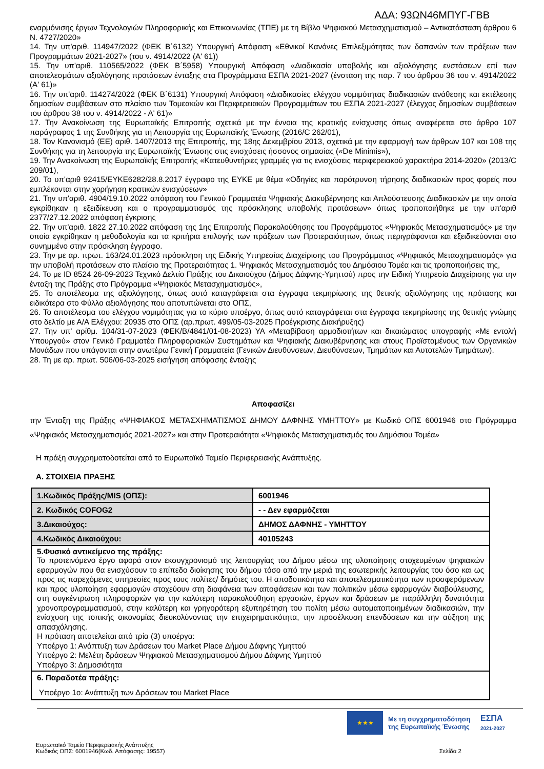ΑΔΑ: 93ΩΝ46ΜΠΥΓ-ΓΒΒ
εναρμόνισης έργων Τεχνολογιών Πληροφορικής και Επικοινωνίας (ΤΠΕ) με τη Βίβλο Ψηφιακού Μετασχηματισμού – Αντικατάσταση άρθρου 6 Ν. 4727/2020»
14. Την υπ'αριθ. 114947/2022 (ΦΕΚ Β΄6132) Υπουργική Απόφαση «Εθνικοί Κανόνες Επιλεξιμότητας των δαπανών των πράξεων των Προγραμμάτων 2021-2027» (του ν. 4914/2022 (Α' 61))
15. Την υπ'αριθ. 110565/2022 (ΦΕΚ Β΄5958) Υπουργική Απόφαση «Διαδικασία υποβολής και αξιολόγησης ενστάσεων επί των αποτελεσμάτων αξιολόγησης προτάσεων ένταξης στα Προγράμματα ΕΣΠΑ 2021-2027 (ένσταση της παρ. 7 του άρθρου 36 του ν. 4914/2022 (Α' 61)»
16. Την υπ'αριθ. 114274/2022 (ΦΕΚ Β΄6131) Υπουργική Απόφαση «Διαδικασίες ελέγχου νομιμότητας διαδικασιών ανάθεσης και εκτέλεσης δημοσίων συμβάσεων στο πλαίσιο των Τομεακών και Περιφερειακών Προγραμμάτων του ΕΣΠΑ 2021-2027 (έλεγχος δημοσίων συμβάσεων του άρθρου 38 του ν. 4914/2022 - Α' 61)»
17. Την Ανακοίνωση της Ευρωπαϊκής Επιτροπής σχετικά με την έννοια της κρατικής ενίσχυσης όπως αναφέρεται στο άρθρο 107 παράγραφος 1 της Συνθήκης για τη Λειτουργία της Ευρωπαϊκής Ένωσης (2016/C 262/01),
18. Τον Κανονισμό (ΕΕ) αριθ. 1407/2013 της Επιτροπής, της 18ης Δεκεμβρίου 2013, σχετικά με την εφαρμογή των άρθρων 107 και 108 της Συνθήκης για τη λειτουργία της Ευρωπαϊκής Ένωσης στις ενισχύσεις ήσσονος σημασίας («De Minimis»),
19. Την Ανακοίνωση της Ευρωπαϊκής Επιτροπής «Κατευθυντήριες γραμμές για τις ενισχύσεις περιφερειακού χαρακτήρα 2014-2020» (2013/C 209/01),
20. Το υπ'αριθ 92415/ΕΥΚΕ6282/28.8.2017 έγγραφο της ΕΥΚΕ με θέμα «Οδηγίες και παρότρυνση τήρησης διαδικασιών προς φορείς που εμπλέκονται στην χορήγηση κρατικών ενισχύσεων»
21. Την υπ'αριθ. 4904/19.10.2022 απόφαση του Γενικού Γραμματέα Ψηφιακής Διακυβέρνησης και Απλούστευσης Διαδικασιών με την οποία εγκρίθηκαν η εξειδίκευση και ο προγραμματισμός της πρόσκλησης υποβολής προτάσεων» όπως τροποποιήθηκε με την υπ'αριθ 2377/27.12.2022 απόφαση έγκρισης
22. Την υπ'αριθ. 1822 27.10.2022 απόφαση της 1ης Επιτροπής Παρακολούθησης του Προγράμματος «Ψηφιακός Μετασχηματισμός» με την οποία εγκρίθηκαν η μεθοδολογία και τα κριτήρια επιλογής των πράξεων των Προτεραιότητων, όπως περιγράφονται και εξειδικεύονται στο συνημμένο στην πρόσκληση έγγραφο.
23. Την με αρ. πρωτ. 163/24.01.2023 πρόσκληση της Ειδικής Υπηρεσίας Διαχείρισης του Προγράμματος «Ψηφιακός Μετασχηματισμός» για την υποβολή προτάσεων στο πλαίσιο της Προτεραιότητας 1. Ψηφιακός Μετασχηματισμός του Δημόσιου Τομέα και τις τροποποιήσεις της,
24. Το με ID 8524 26-09-2023 Τεχνικό Δελτίο Πράξης του Δικαιούχου (Δήμος Δάφνης-Υμηττού) προς την Ειδική Υπηρεσία Διαχείρισης για την ένταξη της Πράξης στο Πρόγραμμα «Ψηφιακός Μετασχηματισμός»,
25. Το αποτέλεσμα της αξιολόγησης, όπως αυτό καταγράφεται στα έγγραφα τεκμηρίωσης της θετικής αξιολόγησης της πρότασης και ειδικότερα στο Φύλλο αξιολόγησης που αποτυπώνεται στο ΟΠΣ,
26. Το αποτέλεσμα του ελέγχου νομιμότητας για το κύριο υποέργο, όπως αυτό καταγράφεται στα έγγραφα τεκμηρίωσης της θετικής γνώμης στο δελτίο με Α/Α Ελέγχου: 20935 στο ΟΠΣ (αρ.πρωτ. 499/05-03-2025 Προέγκρισης Διακήρυξης)
27. Την υπ' αρίθμ. 104/31-07-2023 (ΦΕΚ/Β/4841/01-08-2023) ΥΑ «Μεταβίβαση αρμοδιοτήτων και δικαιώματος υπογραφής «Με εντολή Υπουργού» στον Γενικό Γραμματέα Πληροφοριακών Συστημάτων και Ψηφιακής Διακυβέρνησης και στους Προϊσταμένους των Οργανικών Μονάδων που υπάγονται στην ανωτέρω Γενική Γραμματεία (Γενικών Διευθύνσεων, Διευθύνσεων, Τμημάτων και Αυτοτελών Τμημάτων).
28. Τη με αρ. πρωτ. 506/06-03-2025 εισήγηση απόφασης ένταξης
Αποφασίζει
την Ένταξη της Πράξης «ΨΗΦΙΑΚΟΣ ΜΕΤΑΣΧΗΜΑΤΙΣΜΟΣ ΔΗΜΟΥ ΔΑΦΝΗΣ ΥΜΗΤΤΟΥ» με Κωδικό ΟΠΣ 6001946 στο Πρόγραμμα «Ψηφιακός Μετασχηματισμός 2021-2027» και στην Προτεραιότητα «Ψηφιακός Μετασχηματισμός του Δημόσιου Τομέα»
Η πράξη συγχρηματοδοτείται από το Ευρωπαϊκό Ταμείο Περιφερειακής Ανάπτυξης.
Α. ΣΤΟΙΧΕΙΑ ΠΡΑΞΗΣ
| 1.Κωδικός Πράξης/MIS (ΟΠΣ): | 6001946 |
| 2. Κωδικός COFOG2 | - - Δεν εφαρμόζεται |
| 3.Δικαιούχος: | ΔΗΜΟΣ ΔΑΦΝΗΣ - ΥΜΗΤΤΟΥ |
| 4.Κωδικός Δικαιούχου: | 40105243 |
| 5.Φυσικό αντικείμενο της πράξης: Το προτεινόμενο έργο αφορά στον εκσυγχρονισμό της λειτουργίας του Δήμου μέσω της υλοποίησης στοχευμένων ψηφιακών εφαρμογών που θα ενισχύσουν το επίπεδο διοίκησης του δήμου τόσο από την μεριά της εσωτερικής λειτουργίας του όσο και ως προς τις παρεχόμενες υπηρεσίες προς τους πολίτες/ δημότες του. Η αποδοτικότητα και αποτελεσματικότητα των προσφερόμενων και προς υλοποίηση εφαρμογών στοχεύουν στη διαφάνεια των αποφάσεων και των πολιτικών μέσω εφαρμογών διαβούλευσης, στη συγκέντρωση πληροφοριών για την καλύτερη παρακολούθηση εργασιών, έργων και δράσεων με παράλληλη δυνατότητα χρονοπρογραμματισμού, στην καλύτερη και γρηγορότερη εξυπηρέτηση του πολίτη μέσω αυτοματοποιημένων διαδικασιών, την ενίσχυση της τοπικής οικονομίας διευκολύνοντας την επιχειρηματικότητα, την προσέλκυση επενδύσεων και την αύξηση της απασχόλησης. Η πρόταση αποτελείται από τρία (3) υποέργα: Υποέργο 1: Ανάπτυξη των Δράσεων του Market Place Δήμου Δάφνης Υμηττού Υποέργο 2: Μελέτη δράσεων Ψηφιακού Μετασχηματισμού Δήμου Δάφνης Υμηττού Υποέργο 3: Δημοσιότητα | |
| 6. Παραδοτέα πράξης: Υποέργο 1ο: Ανάπτυξη των Δράσεων του Market Place | |
★★★
Με τη συγχρηματοδότηση της Ευρωπαϊκής Ένωσης
ΕΣΠΑ
2021-2027
Ευρωπαϊκό Ταμείο Περιφερειακής Ανάπτυξης
Κωδικός ΟΠΣ: 6001946(Κωδ. Απόφασης: 19557) Σελίδα 2